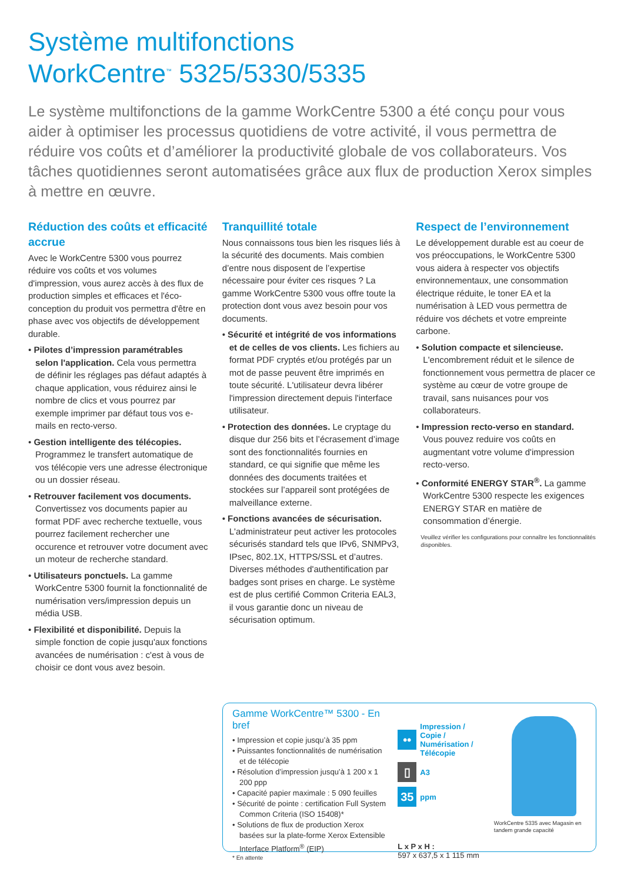Système multifonctions
WorkCentre<sup>™</sup> 5325/5330/5335
Le système multifonctions de la gamme WorkCentre 5300 a été conçu pour vous aider à optimiser les processus quotidiens de votre activité, il vous permettra de réduire vos coûts et d’améliorer la productivité globale de vos collaborateurs. Vos tâches quotidiennes seront automatisées grâce aux flux de production Xerox simples à mettre en œuvre.
Réduction des coûts et efficacité accrue
Avec le WorkCentre 5300 vous pourrez réduire vos coûts et vos volumes d'impression, vous aurez accès à des flux de production simples et efficaces et l'éco-conception du produit vos permettra d'être en phase avec vos objectifs de développement durable.
• Pilotes d’impression paramétrables selon l'application. Cela vous permettra de définir les réglages pas défaut adaptés à chaque application, vous réduirez ainsi le nombre de clics et vous pourrez par exemple imprimer par défaut tous vos e-mails en recto-verso.
• Gestion intelligente des télécopies. Programmez le transfert automatique de vos télécopie vers une adresse électronique ou un dossier réseau.
• Retrouver facilement vos documents. Convertissez vos documents papier au format PDF avec recherche textuelle, vous pourrez facilement rechercher une occurence et retrouver votre document avec un moteur de recherche standard.
• Utilisateurs ponctuels. La gamme WorkCentre 5300 fournit la fonctionnalité de numérisation vers/impression depuis un média USB.
• Flexibilité et disponibilité. Depuis la simple fonction de copie jusqu'aux fonctions avancées de numérisation : c'est à vous de choisir ce dont vous avez besoin.
Tranquillité totale
Nous connaissons tous bien les risques liés à la sécurité des documents. Mais combien d’entre nous disposent de l’expertise nécessaire pour éviter ces risques ? La gamme WorkCentre 5300 vous offre toute la protection dont vous avez besoin pour vos documents.
• Sécurité et intégrité de vos informations et de celles de vos clients. Les fichiers au format PDF cryptés et/ou protégés par un mot de passe peuvent être imprimés en toute sécurité. L'utilisateur devra libérer l'impression directement depuis l'interface utilisateur.
• Protection des données. Le cryptage du disque dur 256 bits et l’écrasement d’image sont des fonctionnalités fournies en standard, ce qui signifie que même les données des documents traitées et stockées sur l’appareil sont protégées de malveillance externe.
• Fonctions avancées de sécurisation. L'administrateur peut activer les protocoles sécurisés standard tels que IPv6, SNMPv3, IPsec, 802.1X, HTTPS/SSL et d’autres. Diverses méthodes d'authentification par badges sont prises en charge. Le système est de plus certifié Common Criteria EAL3, il vous garantie donc un niveau de sécurisation optimum.
Respect de l’environnement
Le développement durable est au coeur de vos préoccupations, le WorkCentre 5300 vous aidera à respecter vos objectifs environnementaux, une consommation électrique réduite, le toner EA et la numérisation à LED vous permettra de réduire vos déchets et votre empreinte carbone.
• Solution compacte et silencieuse. L'encombrement réduit et le silence de fonctionnement vous permettra de placer ce système au cœur de votre groupe de travail, sans nuisances pour vos collaborateurs.
• Impression recto-verso en standard. Vous pouvez reduire vos coûts en augmentant votre volume d'impression recto-verso.
• Conformité ENERGY STAR<sup>®</sup>. La gamme WorkCentre 5300 respecte les exigences ENERGY STAR en matière de consommation d’énergie.
Veuillez vérifier les configurations pour connaître les fonctionnalités disponibles.
Gamme WorkCentre™ 5300 - En bref
• Impression et copie jusqu’à 35 ppm
• Puissantes fonctionnalités de numérisation et de télécopie
• Résolution d’impression jusqu’à 1 200 x 1 200 ppp
• Capacité papier maximale : 5 090 feuilles
• Sécurité de pointe : certification Full System Common Criteria (ISO 15408)*
• Solutions de flux de production Xerox basées sur la plate-forme Xerox Extensible Interface Platform<sup>®</sup> (EIP)
* En attente
••
Impression / Copie / Numérisation / Télécopie
▯
A3
35
ppm
L x P x H :
597 x 637,5 x 1 115 mm
WorkCentre 5335 avec Magasin en tandem grande capacité